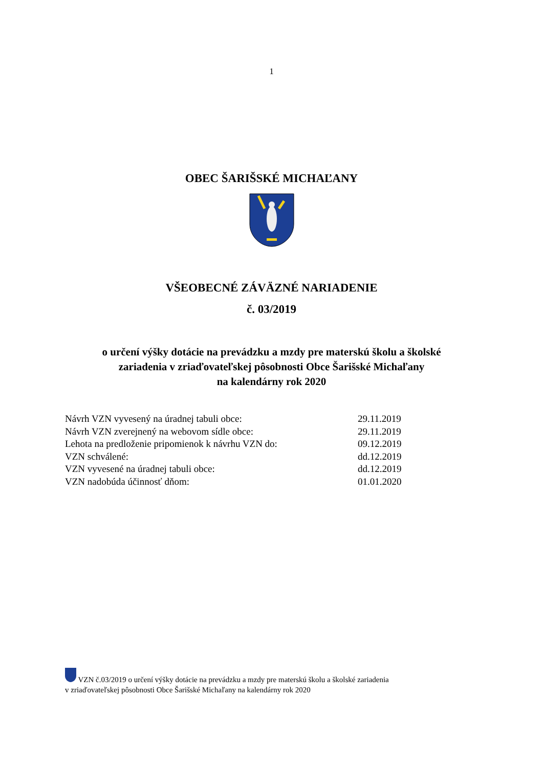1
OBEC ŠARIŠSKÉ MICHAĽANY
VŠEOBECNÉ ZÁVÄZNÉ NARIADENIE
č. 03/2019
o určení výšky dotácie na prevádzku a mzdy pre materskú školu a školské
zariadenia v zriaďovateľskej pôsobnosti Obce Šarišské Michaľany
na kalendárny rok 2020
Návrh VZN vyvesený na úradnej tabuli obce: 29.11.2019
Návrh VZN zverejnený na webovom sídle obce: 29.11.2019
Lehota na predloženie pripomienok k návrhu VZN do: 09.12.2019
VZN schválené: dd.12.2019
VZN vyvesené na úradnej tabuli obce: dd.12.2019
VZN nadobúda účinnosť dňom: 01.01.2020
VZN č.03/2019 o určení výšky dotácie na prevádzku a mzdy pre materskú školu a školské zariadenia
v zriaďovateľskej pôsobnosti Obce Šarišské Michaľany na kalendárny rok 2020